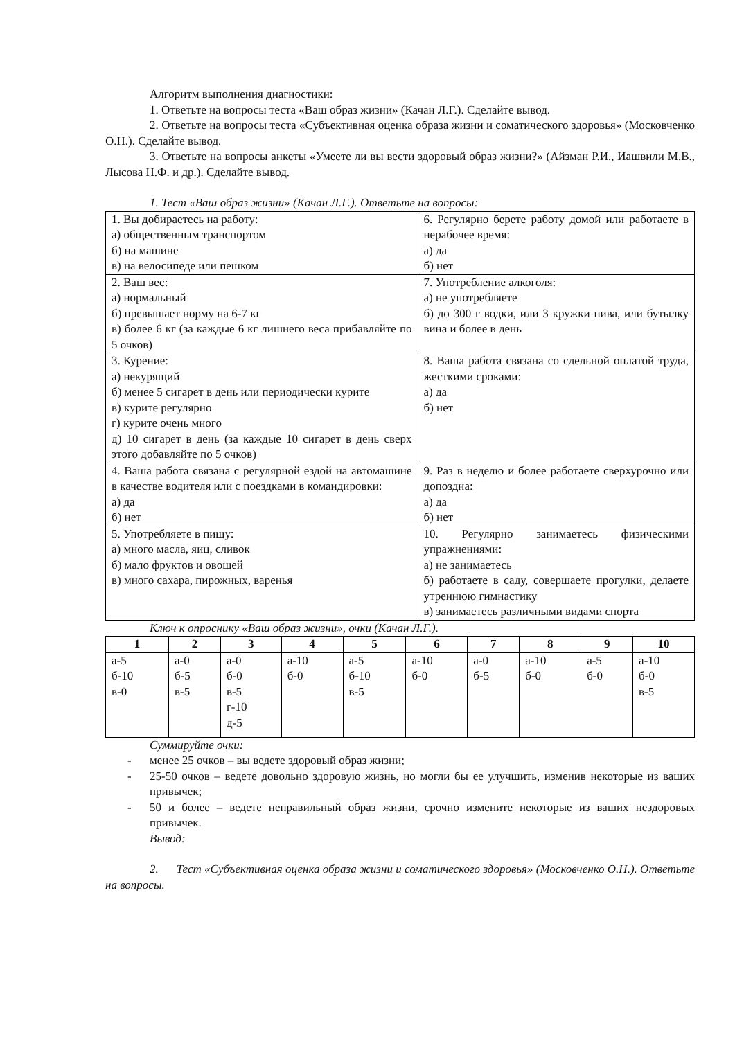Алгоритм выполнения диагностики:
1. Ответьте на вопросы теста «Ваш образ жизни» (Качан Л.Г.). Сделайте вывод.
2. Ответьте на вопросы теста «Субъективная оценка образа жизни и соматического здоровья» (Московченко О.Н.). Сделайте вывод.
3. Ответьте на вопросы анкеты «Умеете ли вы вести здоровый образ жизни?» (Айзман Р.И., Иашвили М.В., Лысова Н.Ф. и др.). Сделайте вывод.
1. Тест «Ваш образ жизни» (Качан Л.Г.). Ответьте на вопросы:
| 1. Вы добираетесь на работу: а) общественным транспортом б) на машине в) на велосипеде или пешком | 6. Регулярно берете работу домой или работаете в нерабочее время: а) да б) нет |
| 2. Ваш вес: а) нормальный б) превышает норму на 6-7 кг в) более 6 кг (за каждые 6 кг лишнего веса прибавляйте по 5 очков) | 7. Употребление алкоголя: а) не употребляете б) до 300 г водки, или 3 кружки пива, или бутылку вина и более в день |
| 3. Курение: а) некурящий б) менее 5 сигарет в день или периодически курите в) курите регулярно г) курите очень много д) 10 сигарет в день (за каждые 10 сигарет в день сверх этого добавляйте по 5 очков) | 8. Ваша работа связана со сдельной оплатой труда, жесткими сроками: а) да б) нет |
| 4. Ваша работа связана с регулярной ездой на автомашине в качестве водителя или с поездками в командировки: а) да б) нет | 9. Раз в неделю и более работаете сверхурочно или допоздна: а) да б) нет |
| 5. Употребляете в пищу: а) много масла, яиц, сливок б) мало фруктов и овощей в) много сахара, пирожных, варенья | 10. Регулярно занимаетесь физическими упражнениями: а) не занимаетесь б) работаете в саду, совершаете прогулки, делаете утреннюю гимнастику в) занимаетесь различными видами спорта |
Ключ к опроснику «Ваш образ жизни», очки (Качан Л.Г.).
| 1 | 2 | 3 | 4 | 5 | 6 | 7 | 8 | 9 | 10 |
| --- | --- | --- | --- | --- | --- | --- | --- | --- | --- |
| а-5 б-10 в-0 | а-0 б-5 в-5 | а-0 б-0 в-5 г-10 д-5 | а-10 б-0 | а-5 б-10 в-5 | а-10 б-0 | а-0 б-5 | а-10 б-0 | а-5 б-0 | а-10 б-0 в-5 |
Суммируйте очки:
- менее 25 очков – вы ведете здоровый образ жизни;
- 25-50 очков – ведете довольно здоровую жизнь, но могли бы ее улучшить, изменив некоторые из ваших привычек;
- 50 и более – ведете неправильный образ жизни, срочно измените некоторые из ваших нездоровых привычек.
Вывод:
2. Тест «Субъективная оценка образа жизни и соматического здоровья» (Московченко О.Н.). Ответьте на вопросы.